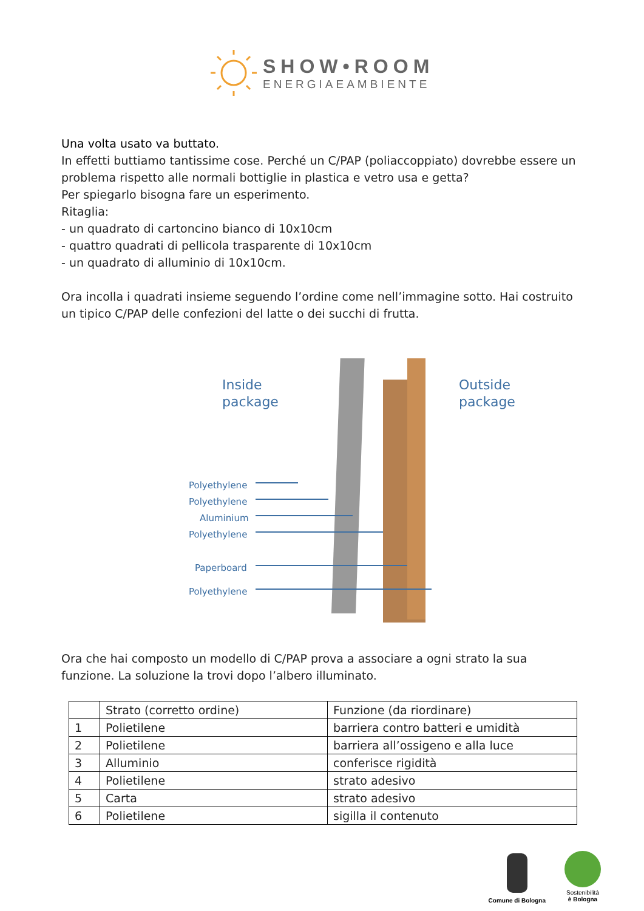SHOW•ROOM
ENERGIAEAMBIENTE
Una volta usato va buttato.
In effetti buttiamo tantissime cose. Perché un C/PAP (poliaccoppiato) dovrebbe essere un problema rispetto alle normali bottiglie in plastica e vetro usa e getta?
Per spiegarlo bisogna fare un esperimento.
Ritaglia:
- un quadrato di cartoncino bianco di 10x10cm
- quattro quadrati di pellicola trasparente di 10x10cm
- un quadrato di alluminio di 10x10cm.
Ora incolla i quadrati insieme seguendo l’ordine come nell’immagine sotto. Hai costruito un tipico C/PAP delle confezioni del latte o dei succhi di frutta.
Inside
package
Outside
package
Polyethylene
Polyethylene
Aluminium
Polyethylene
Paperboard
Polyethylene
Ora che hai composto un modello di C/PAP prova a associare a ogni strato la sua funzione. La soluzione la trovi dopo l’albero illuminato.
| | Strato (corretto ordine) | Funzione (da riordinare) |
| 1 | Polietilene | barriera contro batteri e umidità |
| 2 | Polietilene | barriera all’ossigeno e alla luce |
| 3 | Alluminio | conferisce rigidità |
| 4 | Polietilene | strato adesivo |
| 5 | Carta | strato adesivo |
| 6 | Polietilene | sigilla il contenuto |
Comune di Bologna
Sostenibilità
è Bologna